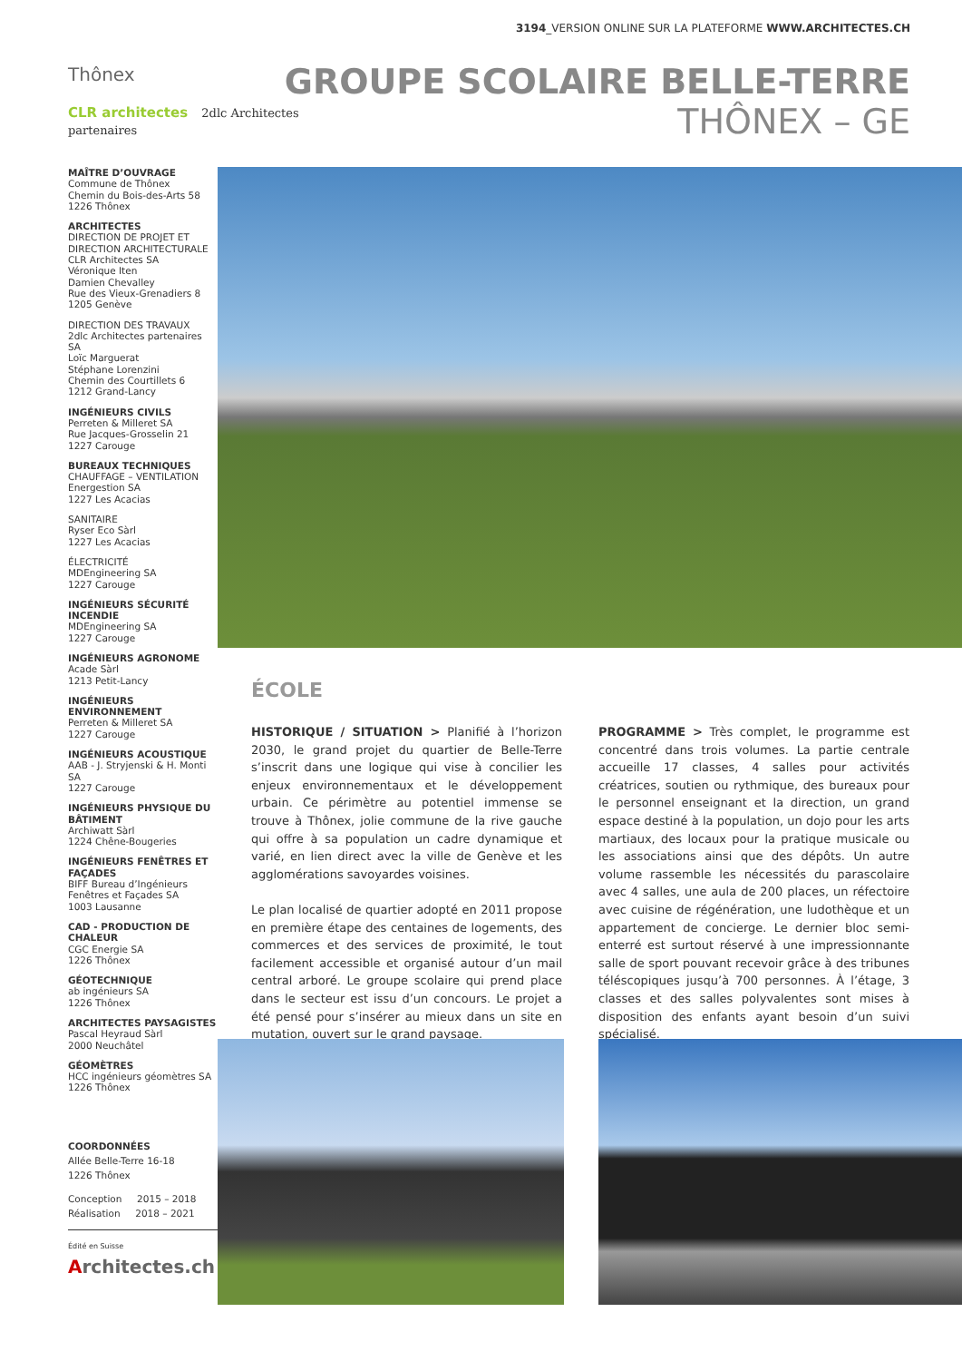3194_VERSION ONLINE SUR LA PLATEFORME WWW.ARCHITECTES.CH
Thônex
CLR architectes 2dlc Architectes partenaires
GROUPE SCOLAIRE BELLE-TERRE
THÔNEX – GE
MAÎTRE D’OUVRAGE
Commune de Thônex
Chemin du Bois-des-Arts 58
1226 Thônex
ARCHITECTES
DIRECTION DE PROJET ET DIRECTION ARCHITECTURALE
CLR Architectes SA
Véronique Iten
Damien Chevalley
Rue des Vieux-Grenadiers 8
1205 Genève
DIRECTION DES TRAVAUX
2dlc Architectes partenaires SA
Loïc Marguerat
Stéphane Lorenzini
Chemin des Courtillets 6
1212 Grand-Lancy
INGÉNIEURS CIVILS
Perreten & Milleret SA
Rue Jacques-Grosselin 21
1227 Carouge
BUREAUX TECHNIQUES
CHAUFFAGE – VENTILATION
Energestion SA
1227 Les Acacias
SANITAIRE
Ryser Eco Sàrl
1227 Les Acacias
ÉLECTRICITÉ
MDEngineering SA
1227 Carouge
INGÉNIEURS SÉCURITÉ INCENDIE
MDEngineering SA
1227 Carouge
INGÉNIEURS AGRONOME
Acade Sàrl
1213 Petit-Lancy
INGÉNIEURS ENVIRONNEMENT
Perreten & Milleret SA
1227 Carouge
INGÉNIEURS ACOUSTIQUE
AAB - J. Stryjenski & H. Monti SA
1227 Carouge
INGÉNIEURS PHYSIQUE DU BÂTIMENT
Archiwatt Sàrl
1224 Chêne-Bougeries
INGÉNIEURS FENÊTRES ET FAÇADES
BIFF Bureau d’Ingénieurs Fenêtres et Façades SA
1003 Lausanne
CAD - PRODUCTION DE CHALEUR
CGC Energie SA
1226 Thônex
GÉOTECHNIQUE
ab ingénieurs SA
1226 Thônex
ARCHITECTES PAYSAGISTES
Pascal Heyraud Sàrl
2000 Neuchâtel
GÉOMÈTRES
HCC ingénieurs géomètres SA
1226 Thônex
COORDONNÉES
Allée Belle-Terre 16-18
1226 Thônex
Conception 2015 – 2018
Réalisation 2018 – 2021
Édité en Suisse
Architectes.ch
ÉCOLE
HISTORIQUE / SITUATION > Planifié à l’horizon 2030, le grand projet du quartier de Belle-Terre s’inscrit dans une logique qui vise à concilier les enjeux environnementaux et le développement urbain. Ce périmètre au potentiel immense se trouve à Thônex, jolie commune de la rive gauche qui offre à sa population un cadre dynamique et varié, en lien direct avec la ville de Genève et les agglomérations savoyardes voisines.
Le plan localisé de quartier adopté en 2011 propose en première étape des centaines de logements, des commerces et des services de proximité, le tout facilement accessible et organisé autour d’un mail central arboré. Le groupe scolaire qui prend place dans le secteur est issu d’un concours. Le projet a été pensé pour s’insérer au mieux dans un site en mutation, ouvert sur le grand paysage.
PROGRAMME > Très complet, le programme est concentré dans trois volumes. La partie centrale accueille 17 classes, 4 salles pour activités créatrices, soutien ou rythmique, des bureaux pour le personnel enseignant et la direction, un grand espace destiné à la population, un dojo pour les arts martiaux, des locaux pour la pratique musicale ou les associations ainsi que des dépôts. Un autre volume rassemble les nécessités du parascolaire avec 4 salles, une aula de 200 places, un réfectoire avec cuisine de régénération, une ludothèque et un appartement de concierge. Le dernier bloc semi-enterré est surtout réservé à une impressionnante salle de sport pouvant recevoir grâce à des tribunes téléscopiques jusqu’à 700 personnes. À l’étage, 3 classes et des salles polyvalentes sont mises à disposition des enfants ayant besoin d’un suivi spécialisé.